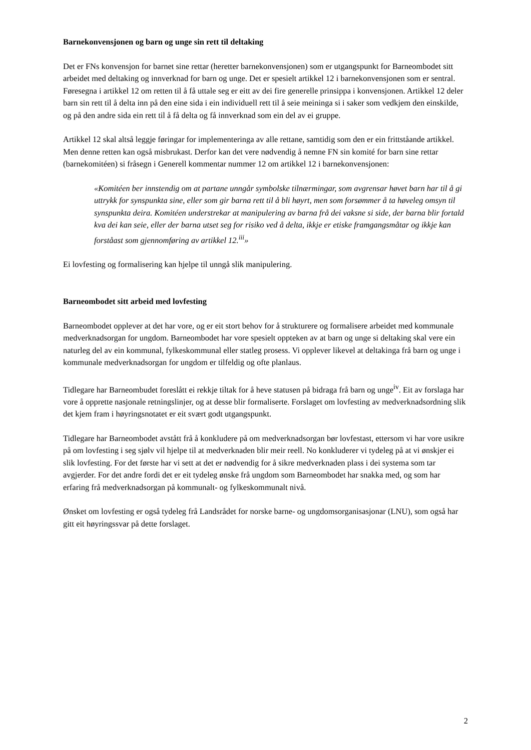Barnekonvensjonen og barn og unge sin rett til deltaking
Det er FNs konvensjon for barnet sine rettar (heretter barnekonvensjonen) som er utgangspunkt for Barneombodet sitt arbeidet med deltaking og innverknad for barn og unge. Det er spesielt artikkel 12 i barnekonvensjonen som er sentral. Føresegna i artikkel 12 om retten til å få uttale seg er eitt av dei fire generelle prinsippa i konvensjonen. Artikkel 12 deler barn sin rett til å delta inn på den eine sida i ein individuell rett til å seie meininga si i saker som vedkjem den einskilde, og på den andre sida ein rett til å få delta og få innverknad som ein del av ei gruppe.
Artikkel 12 skal altså leggje føringar for implementeringa av alle rettane, samtidig som den er ein frittståande artikkel. Men denne retten kan også misbrukast. Derfor kan det vere nødvendig å nemne FN sin komité for barn sine rettar (barnekomitéen) si fråsegn i Generell kommentar nummer 12 om artikkel 12 i barnekonvensjonen:
«Komitéen ber innstendig om at partane unngår symbolske tilnærmingar, som avgrensar høvet barn har til å gi uttrykk for synspunkta sine, eller som gir barna rett til å bli høyrt, men som forsømmer å ta høveleg omsyn til synspunkta deira. Komitéen understrekar at manipulering av barna frå dei vaksne si side, der barna blir fortald kva dei kan seie, eller der barna utset seg for risiko ved å delta, ikkje er etiske framgangsmåtar og ikkje kan forståast som gjennomføring av artikkel 12.<sup>iii</sup>»
Ei lovfesting og formalisering kan hjelpe til unngå slik manipulering.
Barneombodet sitt arbeid med lovfesting
Barneombodet opplever at det har vore, og er eit stort behov for å strukturere og formalisere arbeidet med kommunale medverknadsorgan for ungdom. Barneombodet har vore spesielt oppteken av at barn og unge si deltaking skal vere ein naturleg del av ein kommunal, fylkeskommunal eller statleg prosess. Vi opplever likevel at deltakinga frå barn og unge i kommunale medverknadsorgan for ungdom er tilfeldig og ofte planlaus.
Tidlegare har Barneombudet foreslått ei rekkje tiltak for å heve statusen på bidraga frå barn og unge<sup>iv</sup>. Eit av forslaga har vore å opprette nasjonale retningslinjer, og at desse blir formaliserte. Forslaget om lovfesting av medverknadsordning slik det kjem fram i høyringsnotatet er eit svært godt utgangspunkt.
Tidlegare har Barneombodet avstått frå å konkludere på om medverknadsorgan bør lovfestast, ettersom vi har vore usikre på om lovfesting i seg sjølv vil hjelpe til at medverknaden blir meir reell. No konkluderer vi tydeleg på at vi ønskjer ei slik lovfesting. For det første har vi sett at det er nødvendig for å sikre medverknaden plass i dei systema som tar avgjerder. For det andre fordi det er eit tydeleg ønske frå ungdom som Barneombodet har snakka med, og som har erfaring frå medverknadsorgan på kommunalt- og fylkeskommunalt nivå.
Ønsket om lovfesting er også tydeleg frå Landsrådet for norske barne- og ungdomsorganisasjonar (LNU), som også har gitt eit høyringssvar på dette forslaget.
2